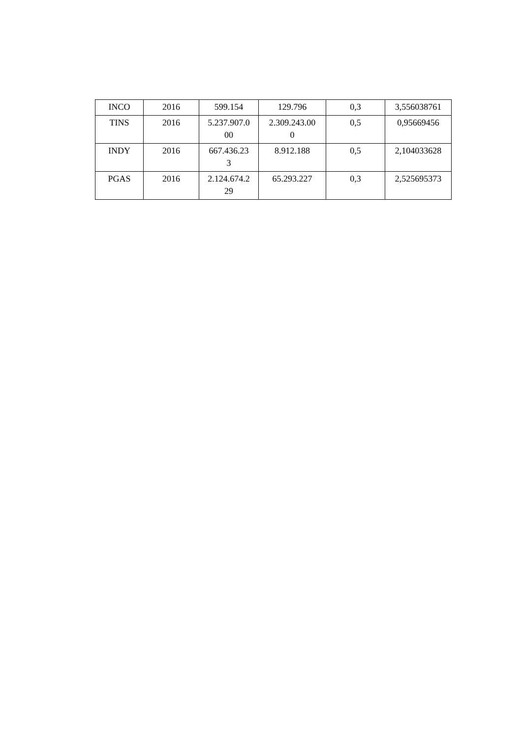| INCO | 2016 | 599.154 | 129.796 | 0,3 | 3,556038761 |
| TINS | 2016 | 5.237.907.0 00 | 2.309.243.00 0 | 0,5 | 0,95669456 |
| INDY | 2016 | 667.436.23 3 | 8.912.188 | 0,5 | 2,104033628 |
| PGAS | 2016 | 2.124.674.2 29 | 65.293.227 | 0,3 | 2,525695373 |